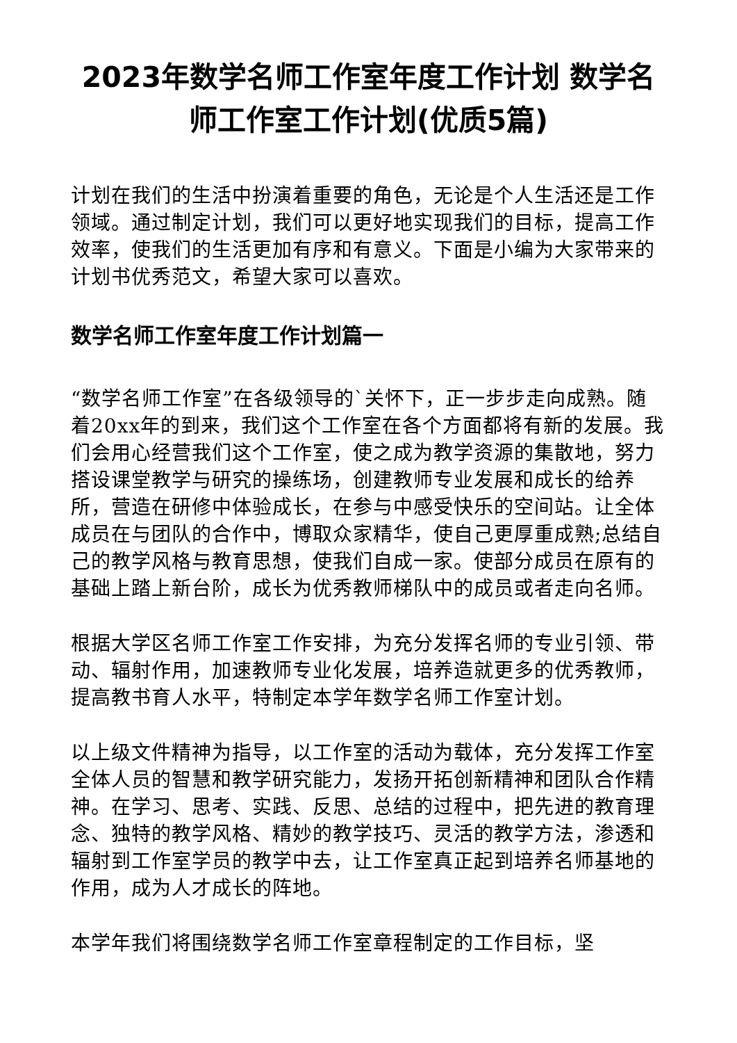2023年数学名师工作室年度工作计划 数学名师工作室工作计划(优质5篇)
计划在我们的生活中扮演着重要的角色，无论是个人生活还是工作领域。通过制定计划，我们可以更好地实现我们的目标，提高工作效率，使我们的生活更加有序和有意义。下面是小编为大家带来的计划书优秀范文，希望大家可以喜欢。
数学名师工作室年度工作计划篇一
“数学名师工作室”在各级领导的`关怀下，正一步步走向成熟。随着20xx年的到来，我们这个工作室在各个方面都将有新的发展。我们会用心经营我们这个工作室，使之成为教学资源的集散地，努力搭设课堂教学与研究的操练场，创建教师专业发展和成长的给养所，营造在研修中体验成长，在参与中感受快乐的空间站。让全体成员在与团队的合作中，博取众家精华，使自己更厚重成熟;总结自己的教学风格与教育思想，使我们自成一家。使部分成员在原有的基础上踏上新台阶，成长为优秀教师梯队中的成员或者走向名师。
根据大学区名师工作室工作安排，为充分发挥名师的专业引领、带动、辐射作用，加速教师专业化发展，培养造就更多的优秀教师，提高教书育人水平，特制定本学年数学名师工作室计划。
以上级文件精神为指导，以工作室的活动为载体，充分发挥工作室全体人员的智慧和教学研究能力，发扬开拓创新精神和团队合作精神。在学习、思考、实践、反思、总结的过程中，把先进的教育理念、独特的教学风格、精妙的教学技巧、灵活的教学方法，渗透和辐射到工作室学员的教学中去，让工作室真正起到培养名师基地的作用，成为人才成长的阵地。
本学年我们将围绕数学名师工作室章程制定的工作目标，坚